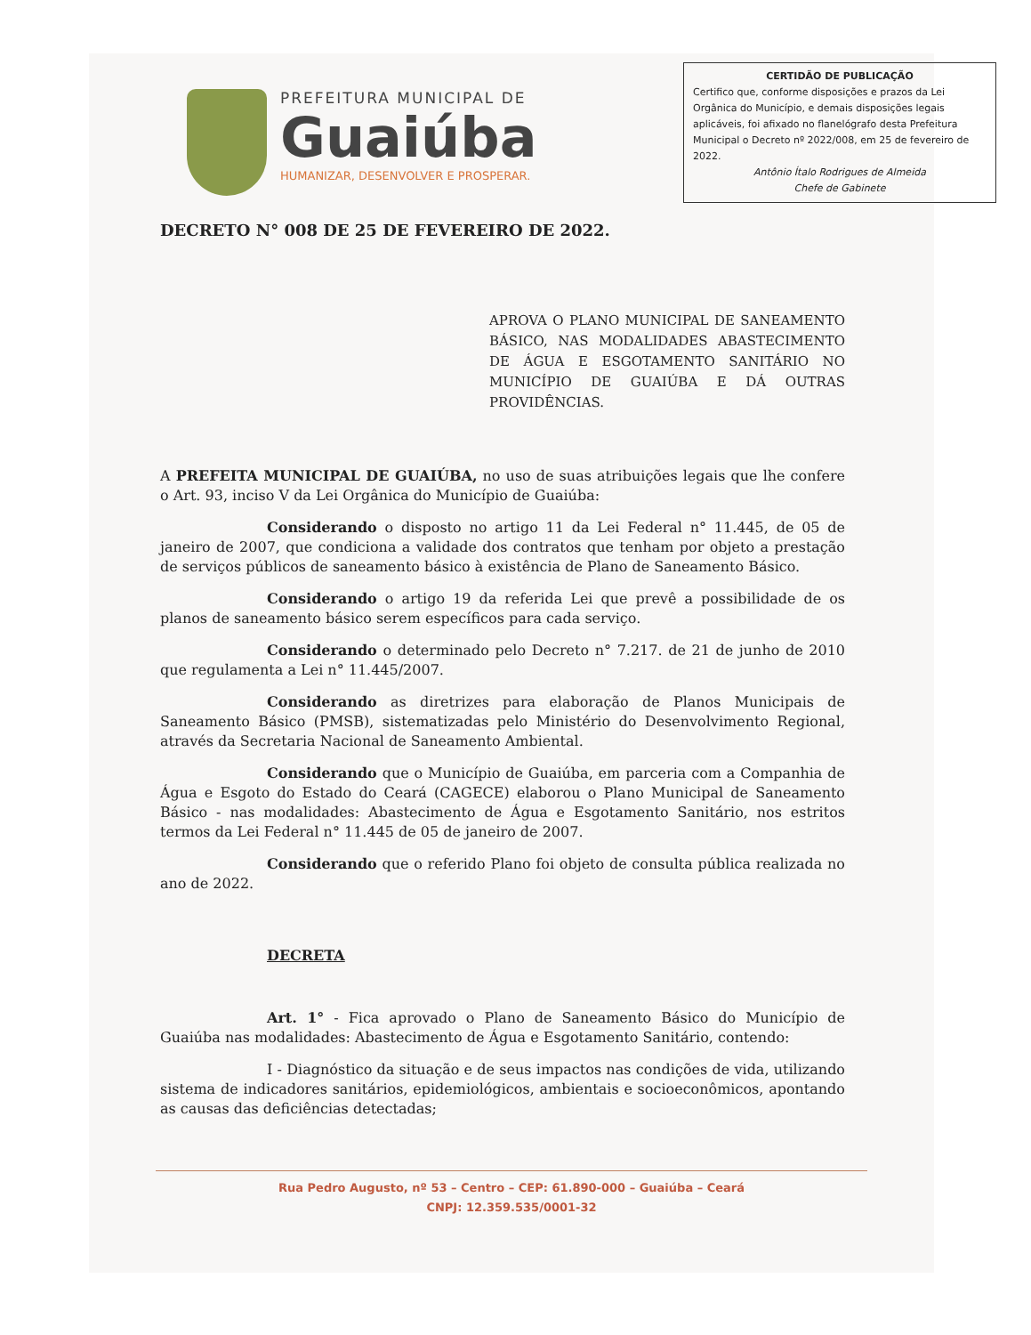PREFEITURA MUNICIPAL DE
Guaiúba
HUMANIZAR, DESENVOLVER E PROSPERAR.
CERTIDÃO DE PUBLICAÇÃO
Certifico que, conforme disposições e prazos da Lei Orgânica do Município, e demais disposições legais aplicáveis, foi afixado no flanelógrafo desta Prefeitura Municipal o Decreto nº 2022/008, em 25 de fevereiro de 2022.
Antônio Ítalo Rodrigues de Almeida
Chefe de Gabinete
DECRETO N° 008 DE 25 DE FEVEREIRO DE 2022.
APROVA O PLANO MUNICIPAL DE SANEAMENTO BÁSICO, NAS MODALIDADES ABASTECIMENTO DE ÁGUA E ESGOTAMENTO SANITÁRIO NO MUNICÍPIO DE GUAIÚBA E DÁ OUTRAS PROVIDÊNCIAS.
A PREFEITA MUNICIPAL DE GUAIÚBA, no uso de suas atribuições legais que lhe confere o Art. 93, inciso V da Lei Orgânica do Município de Guaiúba:
Considerando o disposto no artigo 11 da Lei Federal n° 11.445, de 05 de janeiro de 2007, que condiciona a validade dos contratos que tenham por objeto a prestação de serviços públicos de saneamento básico à existência de Plano de Saneamento Básico.
Considerando o artigo 19 da referida Lei que prevê a possibilidade de os planos de saneamento básico serem específicos para cada serviço.
Considerando o determinado pelo Decreto n° 7.217. de 21 de junho de 2010 que regulamenta a Lei n° 11.445/2007.
Considerando as diretrizes para elaboração de Planos Municipais de Saneamento Básico (PMSB), sistematizadas pelo Ministério do Desenvolvimento Regional, através da Secretaria Nacional de Saneamento Ambiental.
Considerando que o Município de Guaiúba, em parceria com a Companhia de Água e Esgoto do Estado do Ceará (CAGECE) elaborou o Plano Municipal de Saneamento Básico - nas modalidades: Abastecimento de Água e Esgotamento Sanitário, nos estritos termos da Lei Federal n° 11.445 de 05 de janeiro de 2007.
Considerando que o referido Plano foi objeto de consulta pública realizada no ano de 2022.
DECRETA
Art. 1° - Fica aprovado o Plano de Saneamento Básico do Município de Guaiúba nas modalidades: Abastecimento de Água e Esgotamento Sanitário, contendo:
I - Diagnóstico da situação e de seus impactos nas condições de vida, utilizando sistema de indicadores sanitários, epidemiológicos, ambientais e socioeconômicos, apontando as causas das deficiências detectadas;
Rua Pedro Augusto, nº 53 – Centro – CEP: 61.890-000 – Guaiúba – Ceará
CNPJ: 12.359.535/0001-32